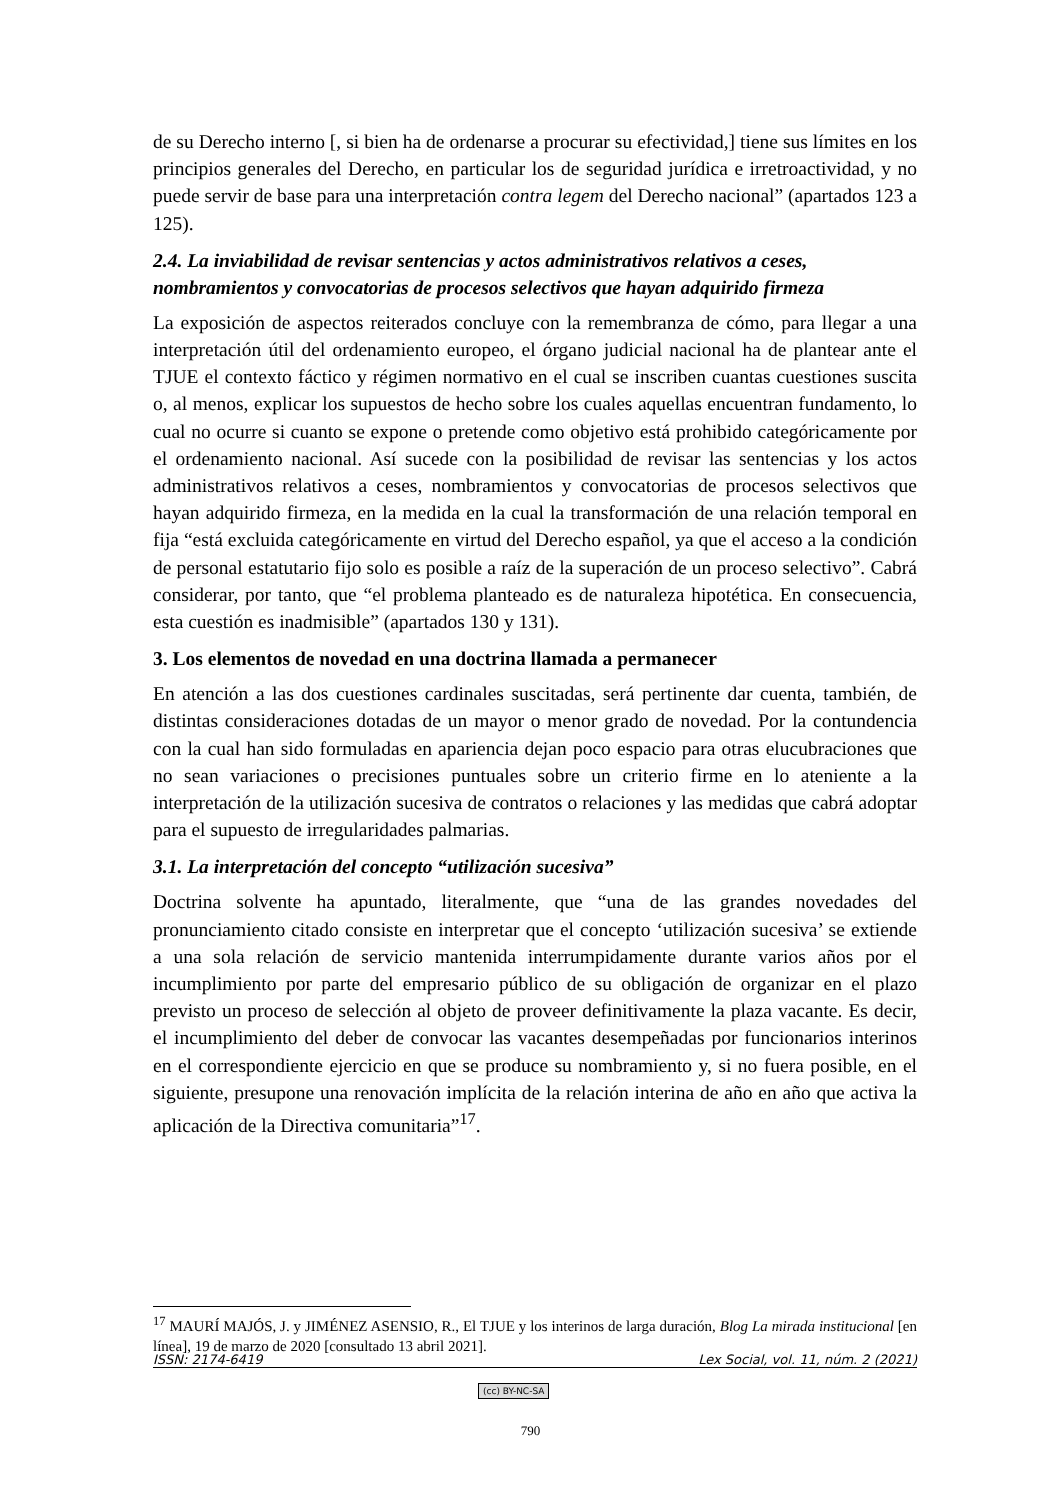de su Derecho interno [, si bien ha de ordenarse a procurar su efectividad,] tiene sus límites en los principios generales del Derecho, en particular los de seguridad jurídica e irretroactividad, y no puede servir de base para una interpretación contra legem del Derecho nacional” (apartados 123 a 125).
2.4. La inviabilidad de revisar sentencias y actos administrativos relativos a ceses, nombramientos y convocatorias de procesos selectivos que hayan adquirido firmeza
La exposición de aspectos reiterados concluye con la remembranza de cómo, para llegar a una interpretación útil del ordenamiento europeo, el órgano judicial nacional ha de plantear ante el TJUE el contexto fáctico y régimen normativo en el cual se inscriben cuantas cuestiones suscita o, al menos, explicar los supuestos de hecho sobre los cuales aquellas encuentran fundamento, lo cual no ocurre si cuanto se expone o pretende como objetivo está prohibido categóricamente por el ordenamiento nacional. Así sucede con la posibilidad de revisar las sentencias y los actos administrativos relativos a ceses, nombramientos y convocatorias de procesos selectivos que hayan adquirido firmeza, en la medida en la cual la transformación de una relación temporal en fija “está excluida categóricamente en virtud del Derecho español, ya que el acceso a la condición de personal estatutario fijo solo es posible a raíz de la superación de un proceso selectivo”. Cabrá considerar, por tanto, que “el problema planteado es de naturaleza hipotética. En consecuencia, esta cuestión es inadmisible” (apartados 130 y 131).
3. Los elementos de novedad en una doctrina llamada a permanecer
En atención a las dos cuestiones cardinales suscitadas, será pertinente dar cuenta, también, de distintas consideraciones dotadas de un mayor o menor grado de novedad. Por la contundencia con la cual han sido formuladas en apariencia dejan poco espacio para otras elucubraciones que no sean variaciones o precisiones puntuales sobre un criterio firme en lo ateniente a la interpretación de la utilización sucesiva de contratos o relaciones y las medidas que cabrá adoptar para el supuesto de irregularidades palmarias.
3.1. La interpretación del concepto “utilización sucesiva”
Doctrina solvente ha apuntado, literalmente, que “una de las grandes novedades del pronunciamiento citado consiste en interpretar que el concepto ‘utilización sucesiva’ se extiende a una sola relación de servicio mantenida interrumpidamente durante varios años por el incumplimiento por parte del empresario público de su obligación de organizar en el plazo previsto un proceso de selección al objeto de proveer definitivamente la plaza vacante. Es decir, el incumplimiento del deber de convocar las vacantes desempeñadas por funcionarios interinos en el correspondiente ejercicio en que se produce su nombramiento y, si no fuera posible, en el siguiente, presupone una renovación implícita de la relación interina de año en año que activa la aplicación de la Directiva comunitaria”<sup>17</sup>.
<sup>17</sup> MAURÍ MAJÓS, J. y JIMÉNEZ ASENSIO, R., El TJUE y los interinos de larga duración, Blog La mirada institucional [en línea], 19 de marzo de 2020 [consultado 13 abril 2021].
ISSN: 2174-6419 Lex Social, vol. 11, núm. 2 (2021)
(cc) BY-NC-SA
790